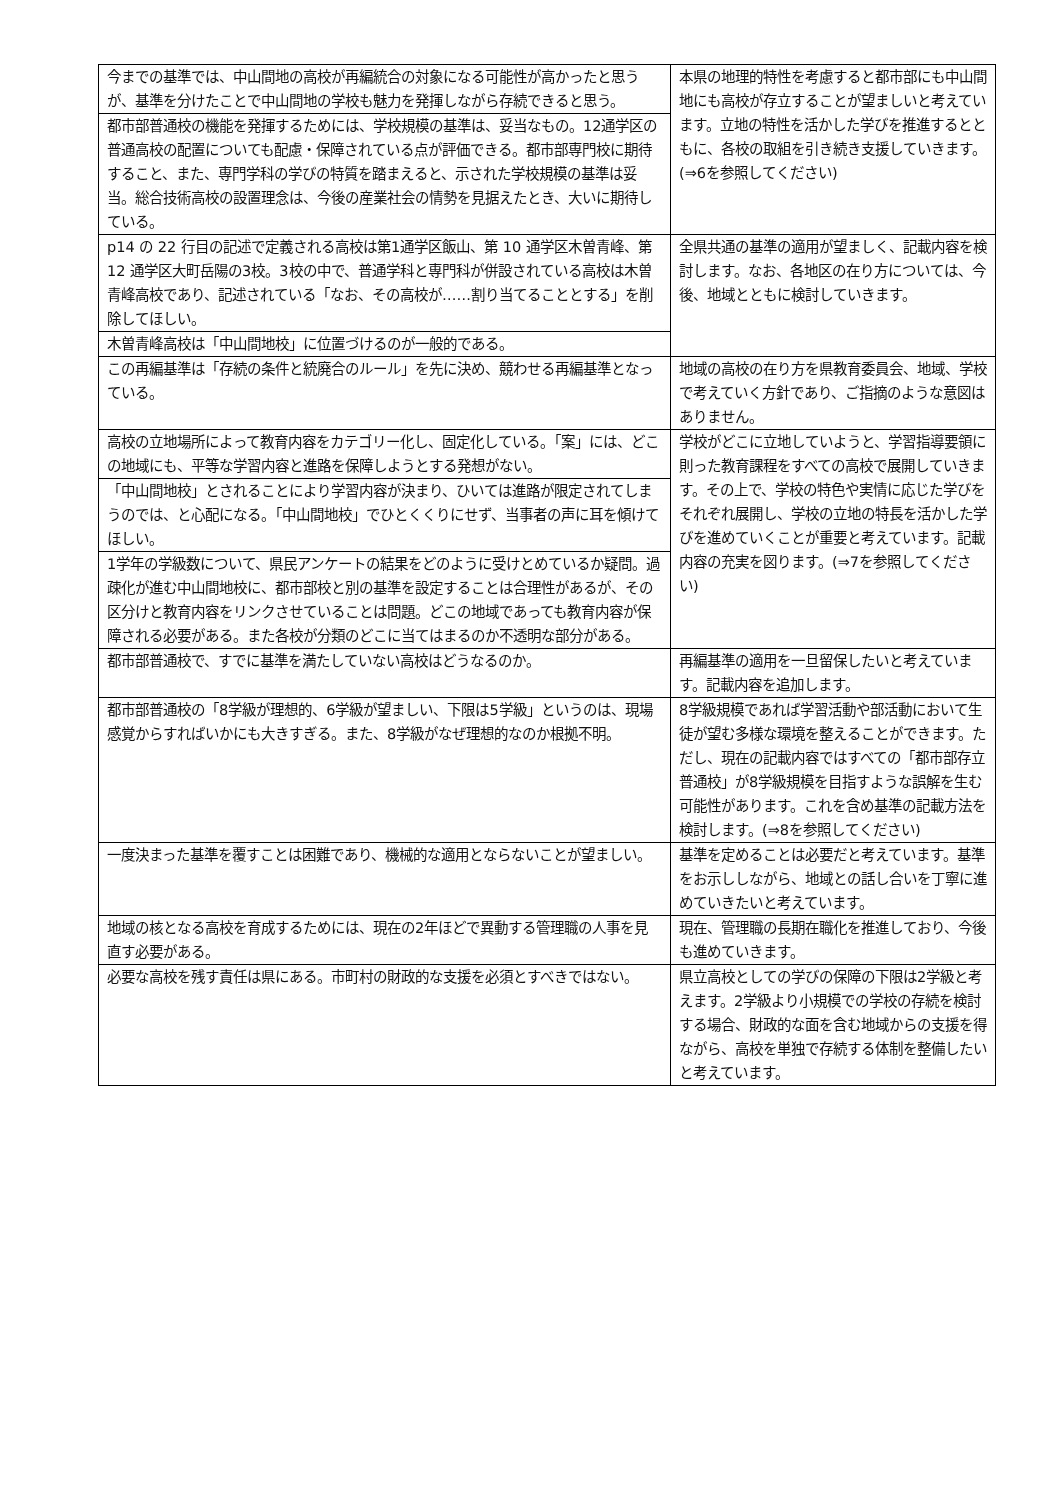| 今までの基準では、中山間地の高校が再編統合の対象になる可能性が高かったと思うが、基準を分けたことで中山間地の学校も魅力を発揮しながら存続できると思う。 | 本県の地理的特性を考慮すると都市部にも中山間地にも高校が存立することが望ましいと考えています。立地の特性を活かした学びを推進するとともに、各校の取組を引き続き支援していきます。(⇒6を参照してください) |
| 都市部普通校の機能を発揮するためには、学校規模の基準は、妥当なもの。12通学区の普通高校の配置についても配慮・保障されている点が評価できる。都市部専門校に期待すること、また、専門学科の学びの特質を踏まえると、示された学校規模の基準は妥当。総合技術高校の設置理念は、今後の産業社会の情勢を見据えたとき、大いに期待している。 | |
| p14 の 22 行目の記述で定義される高校は第1通学区飯山、第 10 通学区木曽青峰、第 12 通学区大町岳陽の3校。3校の中で、普通学科と専門科が併設されている高校は木曽青峰高校であり、記述されている「なお、その高校が……割り当てることとする」を削除してほしい。 | 全県共通の基準の適用が望ましく、記載内容を検討します。なお、各地区の在り方については、今後、地域とともに検討していきます。 |
| 木曽青峰高校は「中山間地校」に位置づけるのが一般的である。 | |
| この再編基準は「存続の条件と統廃合のルール」を先に決め、競わせる再編基準となっている。 | 地域の高校の在り方を県教育委員会、地域、学校で考えていく方針であり、ご指摘のような意図はありません。 |
| 高校の立地場所によって教育内容をカテゴリー化し、固定化している。「案」には、どこの地域にも、平等な学習内容と進路を保障しようとする発想がない。 | 学校がどこに立地していようと、学習指導要領に則った教育課程をすべての高校で展開していきます。その上で、学校の特色や実情に応じた学びをそれぞれ展開し、学校の立地の特長を活かした学びを進めていくことが重要と考えています。記載内容の充実を図ります。(⇒7を参照してください) |
| 「中山間地校」とされることにより学習内容が決まり、ひいては進路が限定されてしまうのでは、と心配になる。「中山間地校」でひとくくりにせず、当事者の声に耳を傾けてほしい。 | |
| 1学年の学級数について、県民アンケートの結果をどのように受けとめているか疑問。過疎化が進む中山間地校に、都市部校と別の基準を設定することは合理性があるが、その区分けと教育内容をリンクさせていることは問題。どこの地域であっても教育内容が保障される必要がある。また各校が分類のどこに当てはまるのか不透明な部分がある。 | |
| 都市部普通校で、すでに基準を満たしていない高校はどうなるのか。 | 再編基準の適用を一旦留保したいと考えています。記載内容を追加します。 |
| 都市部普通校の「8学級が理想的、6学級が望ましい、下限は5学級」というのは、現場感覚からすればいかにも大きすぎる。また、8学級がなぜ理想的なのか根拠不明。 | 8学級規模であれば学習活動や部活動において生徒が望む多様な環境を整えることができます。ただし、現在の記載内容ではすべての「都市部存立普通校」が8学級規模を目指すような誤解を生む可能性があります。これを含め基準の記載方法を検討します。(⇒8を参照してください) |
| 一度決まった基準を覆すことは困難であり、機械的な適用とならないことが望ましい。 | 基準を定めることは必要だと考えています。基準をお示ししながら、地域との話し合いを丁寧に進めていきたいと考えています。 |
| 地域の核となる高校を育成するためには、現在の2年ほどで異動する管理職の人事を見直す必要がある。 | 現在、管理職の長期在職化を推進しており、今後も進めていきます。 |
| 必要な高校を残す責任は県にある。市町村の財政的な支援を必須とすべきではない。 | 県立高校としての学びの保障の下限は2学級と考えます。2学級より小規模での学校の存続を検討する場合、財政的な面を含む地域からの支援を得ながら、高校を単独で存続する体制を整備したいと考えています。 |